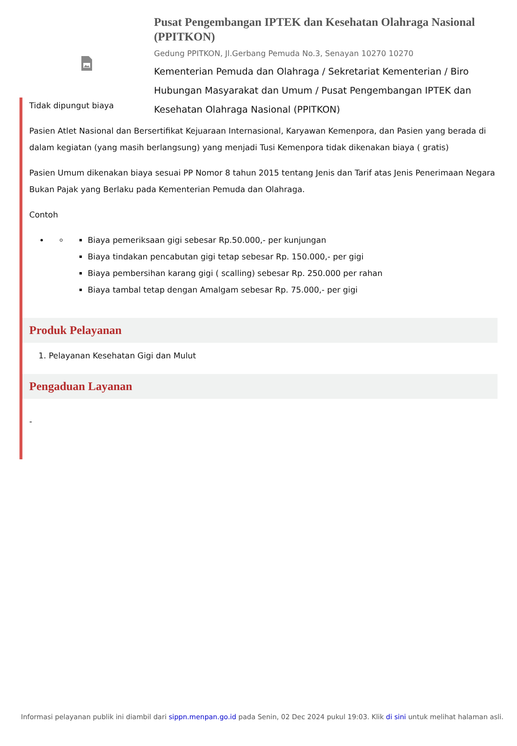Pusat Pengembangan IPTEK dan Kesehatan Olahraga Nasional (PPITKON)
Gedung PPITKON, Jl.Gerbang Pemuda No.3, Senayan 10270 10270
Kementerian Pemuda dan Olahraga / Sekretariat Kementerian / Biro Hubungan Masyarakat dan Umum / Pusat Pengembangan IPTEK dan Kesehatan Olahraga Nasional (PPITKON)
Tidak dipungut biaya
Pasien Atlet Nasional dan Bersertifikat Kejuaraan Internasional, Karyawan Kemenpora, dan Pasien yang berada di dalam kegiatan (yang masih berlangsung) yang menjadi Tusi Kemenpora tidak dikenakan biaya ( gratis)
Pasien Umum dikenakan biaya sesuai PP Nomor 8 tahun 2015 tentang Jenis dan Tarif atas Jenis Penerimaan Negara Bukan Pajak yang Berlaku pada Kementerian Pemuda dan Olahraga.
Contoh
Biaya pemeriksaan gigi sebesar Rp.50.000,- per kunjungan
Biaya tindakan pencabutan gigi tetap sebesar Rp. 150.000,- per gigi
Biaya pembersihan karang gigi ( scalling) sebesar Rp. 250.000 per rahan
Biaya tambal tetap dengan Amalgam sebesar Rp. 75.000,- per gigi
Produk Pelayanan
1. Pelayanan Kesehatan Gigi dan Mulut
Pengaduan Layanan
-
Informasi pelayanan publik ini diambil dari sippn.menpan.go.id pada Senin, 02 Dec 2024 pukul 19:03. Klik di sini untuk melihat halaman asli.